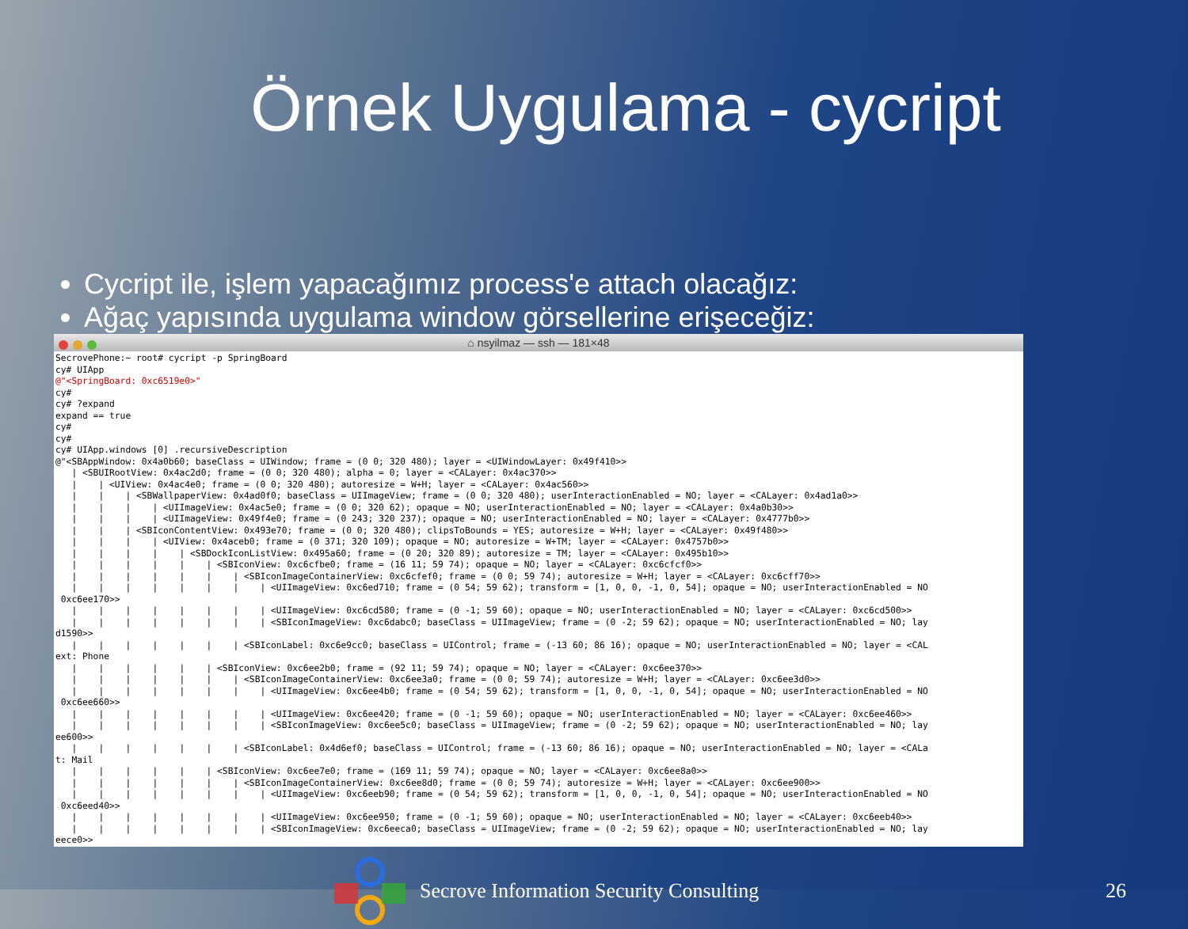Örnek Uygulama - cycript
Cycript ile, işlem yapacağımız process'e attach olacağız:
Ağaç yapısında uygulama window görsellerine erişeceğiz:
⌂ nsyilmaz — ssh — 181×48
SecrovePhone:~ root# cycript -p SpringBoard
cy# UIApp
@"<SpringBoard: 0xc6519e0>"
cy#
cy# ?expand
expand == true
cy#
cy#
cy# UIApp.windows [0] .recursiveDescription
@"<SBAppWindow: 0x4a0b60; baseClass = UIWindow; frame = (0 0; 320 480); layer = <UIWindowLayer: 0x49f410>>
   | <SBUIRootView: 0x4ac2d0; frame = (0 0; 320 480); alpha = 0; layer = <CALayer: 0x4ac370>>
   |    | <UIView: 0x4ac4e0; frame = (0 0; 320 480); autoresize = W+H; layer = <CALayer: 0x4ac560>>
   |    |    | <SBWallpaperView: 0x4ad0f0; baseClass = UIImageView; frame = (0 0; 320 480); userInteractionEnabled = NO; layer = <CALayer: 0x4ad1a0>>
   |    |    |    | <UIImageView: 0x4ac5e0; frame = (0 0; 320 62); opaque = NO; userInteractionEnabled = NO; layer = <CALayer: 0x4a0b30>>
   |    |    |    | <UIImageView: 0x49f4e0; frame = (0 243; 320 237); opaque = NO; userInteractionEnabled = NO; layer = <CALayer: 0x4777b0>>
   |    |    | <SBIconContentView: 0x493e70; frame = (0 0; 320 480); clipsToBounds = YES; autoresize = W+H; layer = <CALayer: 0x49f480>>
   |    |    |    | <UIView: 0x4aceb0; frame = (0 371; 320 109); opaque = NO; autoresize = W+TM; layer = <CALayer: 0x4757b0>>
   |    |    |    |    | <SBDockIconListView: 0x495a60; frame = (0 20; 320 89); autoresize = TM; layer = <CALayer: 0x495b10>>
   |    |    |    |    |    | <SBIconView: 0xc6cfbe0; frame = (16 11; 59 74); opaque = NO; layer = <CALayer: 0xc6cfcf0>>
   |    |    |    |    |    |    | <SBIconImageContainerView: 0xc6cfef0; frame = (0 0; 59 74); autoresize = W+H; layer = <CALayer: 0xc6cff70>>
   |    |    |    |    |    |    |    | <UIImageView: 0xc6ed710; frame = (0 54; 59 62); transform = [1, 0, 0, -1, 0, 54]; opaque = NO; userInteractionEnabled = NO
 0xc6ee170>>
   |    |    |    |    |    |    |    | <UIImageView: 0xc6cd580; frame = (0 -1; 59 60); opaque = NO; userInteractionEnabled = NO; layer = <CALayer: 0xc6cd500>>
   |    |    |    |    |    |    |    | <SBIconImageView: 0xc6dabc0; baseClass = UIImageView; frame = (0 -2; 59 62); opaque = NO; userInteractionEnabled = NO; lay
d1590>>
   |    |    |    |    |    |    | <SBIconLabel: 0xc6e9cc0; baseClass = UIControl; frame = (-13 60; 86 16); opaque = NO; userInteractionEnabled = NO; layer = <CAL
ext: Phone
   |    |    |    |    |    | <SBIconView: 0xc6ee2b0; frame = (92 11; 59 74); opaque = NO; layer = <CALayer: 0xc6ee370>>
   |    |    |    |    |    |    | <SBIconImageContainerView: 0xc6ee3a0; frame = (0 0; 59 74); autoresize = W+H; layer = <CALayer: 0xc6ee3d0>>
   |    |    |    |    |    |    |    | <UIImageView: 0xc6ee4b0; frame = (0 54; 59 62); transform = [1, 0, 0, -1, 0, 54]; opaque = NO; userInteractionEnabled = NO
 0xc6ee660>>
   |    |    |    |    |    |    |    | <UIImageView: 0xc6ee420; frame = (0 -1; 59 60); opaque = NO; userInteractionEnabled = NO; layer = <CALayer: 0xc6ee460>>
   |    |    |    |    |    |    |    | <SBIconImageView: 0xc6ee5c0; baseClass = UIImageView; frame = (0 -2; 59 62); opaque = NO; userInteractionEnabled = NO; lay
ee600>>
   |    |    |    |    |    |    | <SBIconLabel: 0x4d6ef0; baseClass = UIControl; frame = (-13 60; 86 16); opaque = NO; userInteractionEnabled = NO; layer = <CALa
t: Mail
   |    |    |    |    |    | <SBIconView: 0xc6ee7e0; frame = (169 11; 59 74); opaque = NO; layer = <CALayer: 0xc6ee8a0>>
   |    |    |    |    |    |    | <SBIconImageContainerView: 0xc6ee8d0; frame = (0 0; 59 74); autoresize = W+H; layer = <CALayer: 0xc6ee900>>
   |    |    |    |    |    |    |    | <UIImageView: 0xc6eeb90; frame = (0 54; 59 62); transform = [1, 0, 0, -1, 0, 54]; opaque = NO; userInteractionEnabled = NO
 0xc6eed40>>
   |    |    |    |    |    |    |    | <UIImageView: 0xc6ee950; frame = (0 -1; 59 60); opaque = NO; userInteractionEnabled = NO; layer = <CALayer: 0xc6eeb40>>
   |    |    |    |    |    |    |    | <SBIconImageView: 0xc6eeca0; baseClass = UIImageView; frame = (0 -2; 59 62); opaque = NO; userInteractionEnabled = NO; lay
eece0>>
Secrove Information Security Consulting
26